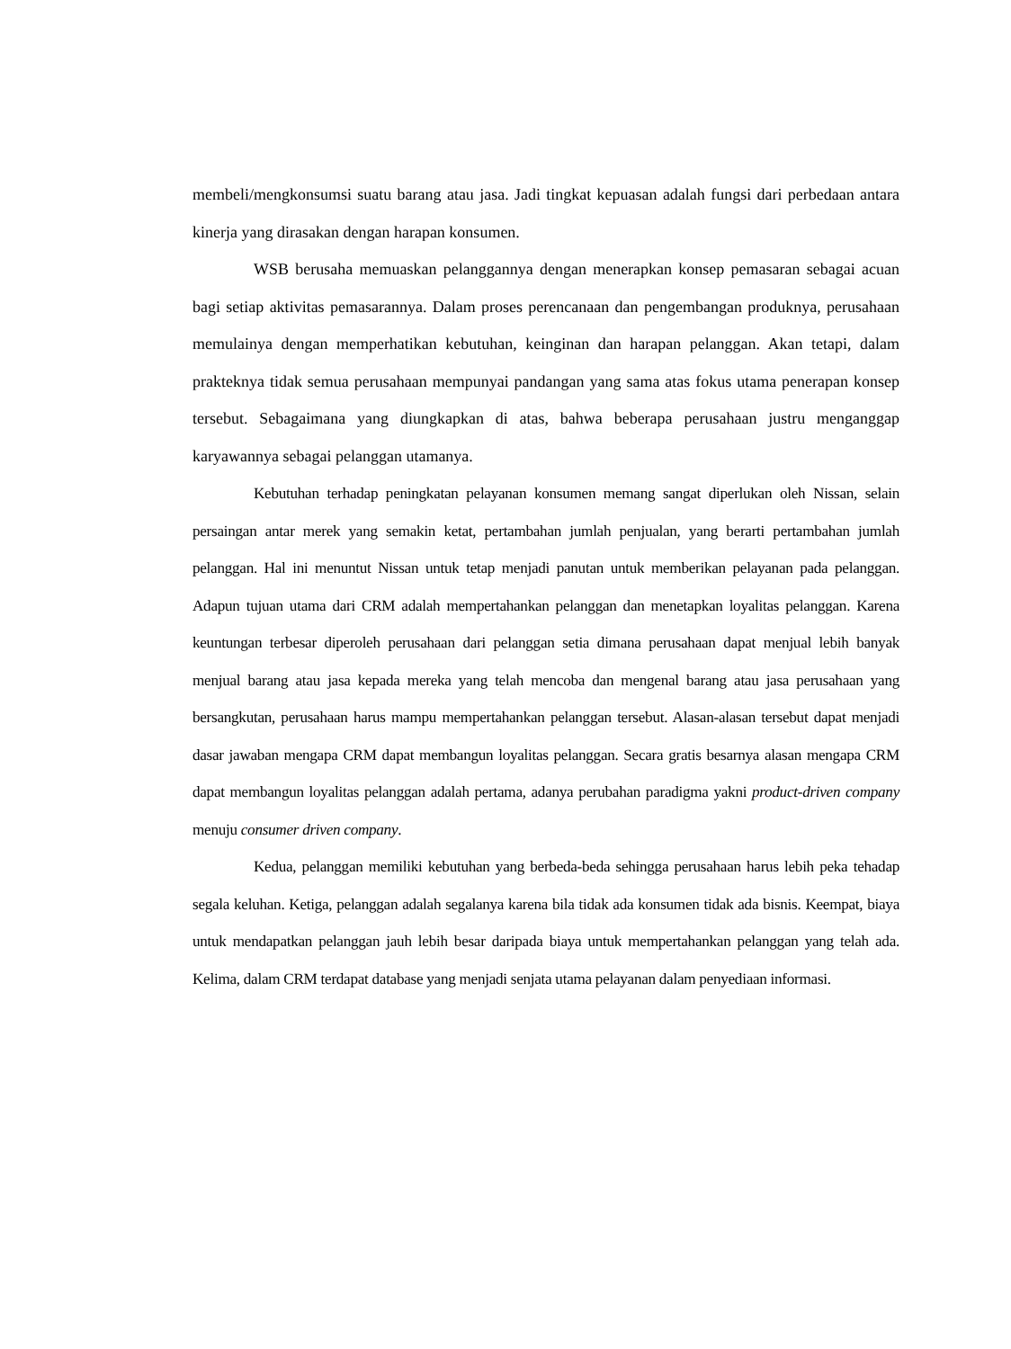membeli/mengkonsumsi suatu barang atau jasa. Jadi tingkat kepuasan adalah fungsi dari perbedaan antara kinerja yang dirasakan dengan harapan konsumen.
WSB berusaha memuaskan pelanggannya dengan menerapkan konsep pemasaran sebagai acuan bagi setiap aktivitas pemasarannya. Dalam proses perencanaan dan pengembangan produknya, perusahaan memulainya dengan memperhatikan kebutuhan, keinginan dan harapan pelanggan. Akan tetapi, dalam prakteknya tidak semua perusahaan mempunyai pandangan yang sama atas fokus utama penerapan konsep tersebut. Sebagaimana yang diungkapkan di atas, bahwa beberapa perusahaan justru menganggap karyawannya sebagai pelanggan utamanya.
Kebutuhan terhadap peningkatan pelayanan konsumen memang sangat diperlukan oleh Nissan, selain persaingan antar merek yang semakin ketat, pertambahan jumlah penjualan, yang berarti pertambahan jumlah pelanggan. Hal ini menuntut Nissan untuk tetap menjadi panutan untuk memberikan pelayanan pada pelanggan. Adapun tujuan utama dari CRM adalah mempertahankan pelanggan dan menetapkan loyalitas pelanggan. Karena keuntungan terbesar diperoleh perusahaan dari pelanggan setia dimana perusahaan dapat menjual lebih banyak menjual barang atau jasa kepada mereka yang telah mencoba dan mengenal barang atau jasa perusahaan yang bersangkutan, perusahaan harus mampu mempertahankan pelanggan tersebut. Alasan-alasan tersebut dapat menjadi dasar jawaban mengapa CRM dapat membangun loyalitas pelanggan. Secara gratis besarnya alasan mengapa CRM dapat membangun loyalitas pelanggan adalah pertama, adanya perubahan paradigma yakni product-driven company menuju consumer driven company.
Kedua, pelanggan memiliki kebutuhan yang berbeda-beda sehingga perusahaan harus lebih peka tehadap segala keluhan. Ketiga, pelanggan adalah segalanya karena bila tidak ada konsumen tidak ada bisnis. Keempat, biaya untuk mendapatkan pelanggan jauh lebih besar daripada biaya untuk mempertahankan pelanggan yang telah ada. Kelima, dalam CRM terdapat database yang menjadi senjata utama pelayanan dalam penyediaan informasi.